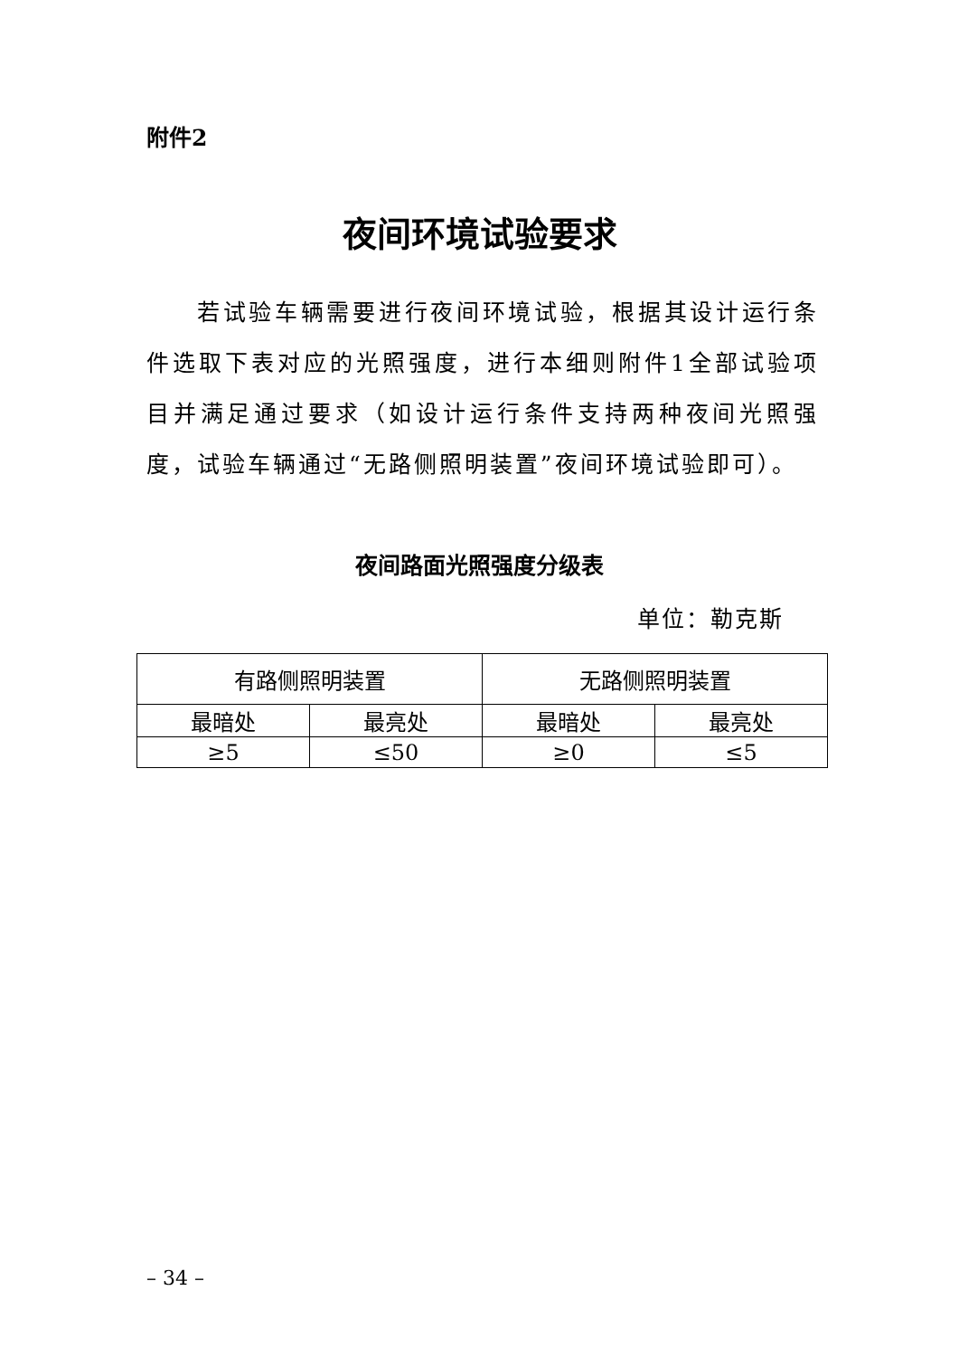附件2
夜间环境试验要求
若试验车辆需要进行夜间环境试验，根据其设计运行条件选取下表对应的光照强度，进行本细则附件1全部试验项目并满足通过要求（如设计运行条件支持两种夜间光照强度，试验车辆通过“无路侧照明装置”夜间环境试验即可）。
夜间路面光照强度分级表
单位：勒克斯
| 有路侧照明装置 | | 无路侧照明装置 | |
| --- | --- | --- | --- |
| 最暗处 | 最亮处 | 最暗处 | 最亮处 |
| ≥5 | ≤50 | ≥0 | ≤5 |
– 34 –